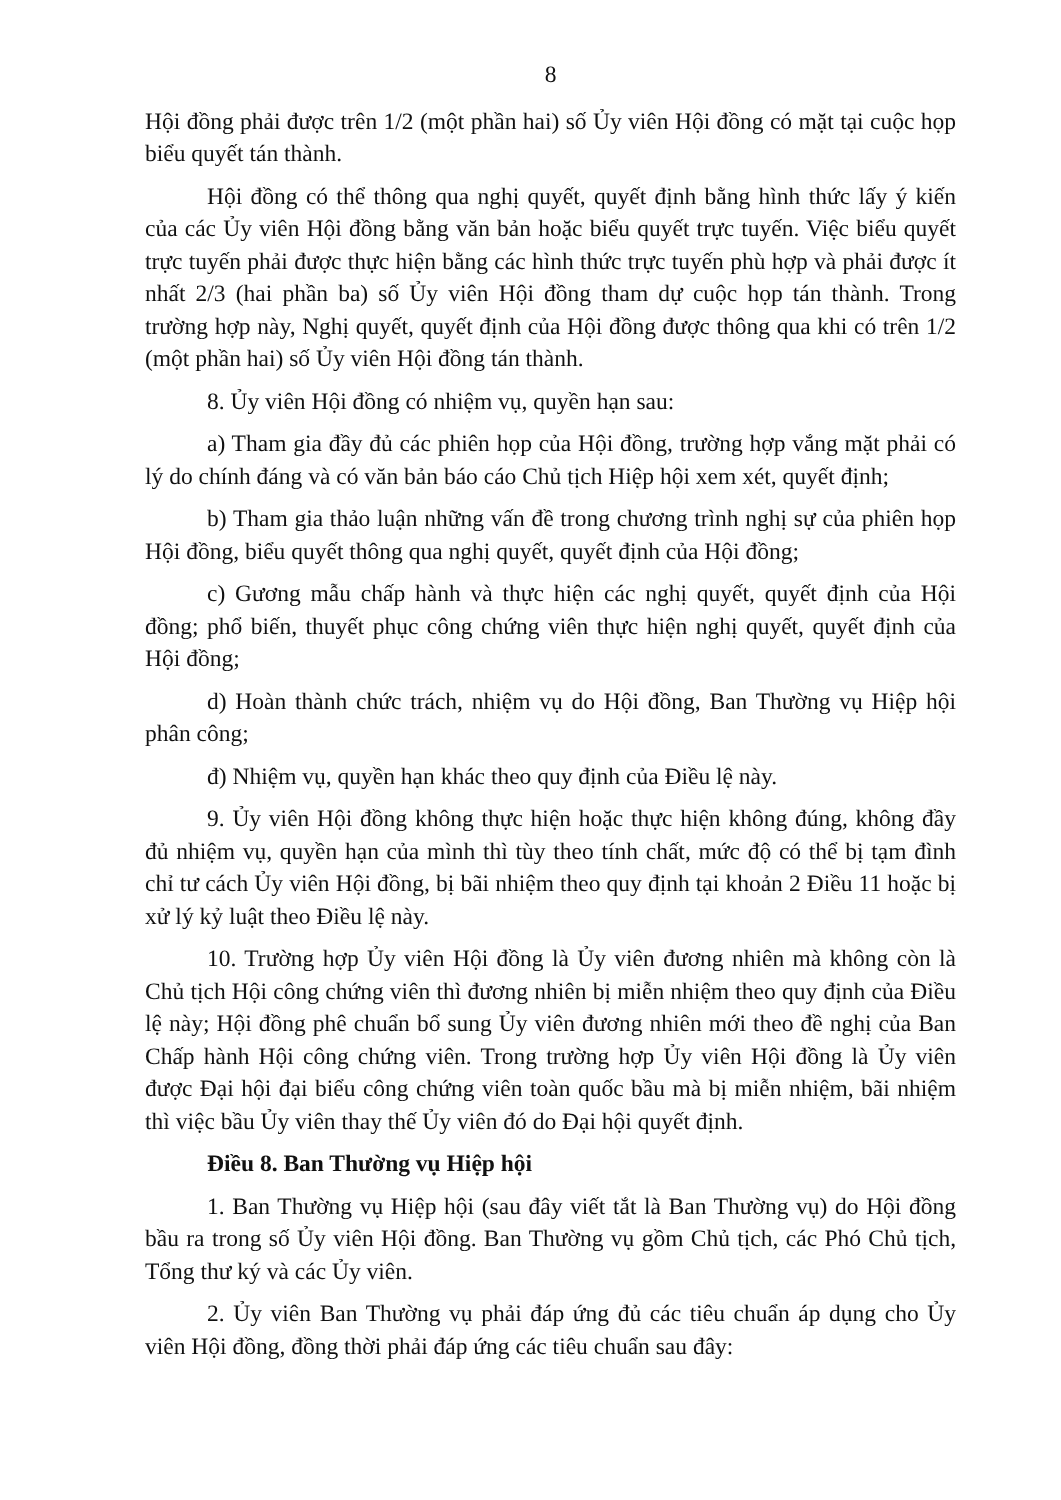8
Hội đồng phải được trên 1/2 (một phần hai) số Ủy viên Hội đồng có mặt tại cuộc họp biểu quyết tán thành.
Hội đồng có thể thông qua nghị quyết, quyết định bằng hình thức lấy ý kiến của các Ủy viên Hội đồng bằng văn bản hoặc biểu quyết trực tuyến. Việc biểu quyết trực tuyến phải được thực hiện bằng các hình thức trực tuyến phù hợp và phải được ít nhất 2/3 (hai phần ba) số Ủy viên Hội đồng tham dự cuộc họp tán thành. Trong trường hợp này, Nghị quyết, quyết định của Hội đồng được thông qua khi có trên 1/2 (một phần hai) số Ủy viên Hội đồng tán thành.
8. Ủy viên Hội đồng có nhiệm vụ, quyền hạn sau:
a) Tham gia đầy đủ các phiên họp của Hội đồng, trường hợp vắng mặt phải có lý do chính đáng và có văn bản báo cáo Chủ tịch Hiệp hội xem xét, quyết định;
b) Tham gia thảo luận những vấn đề trong chương trình nghị sự của phiên họp Hội đồng, biểu quyết thông qua nghị quyết, quyết định của Hội đồng;
c) Gương mẫu chấp hành và thực hiện các nghị quyết, quyết định của Hội đồng; phổ biến, thuyết phục công chứng viên thực hiện nghị quyết, quyết định của Hội đồng;
d) Hoàn thành chức trách, nhiệm vụ do Hội đồng, Ban Thường vụ Hiệp hội phân công;
đ) Nhiệm vụ, quyền hạn khác theo quy định của Điều lệ này.
9. Ủy viên Hội đồng không thực hiện hoặc thực hiện không đúng, không đầy đủ nhiệm vụ, quyền hạn của mình thì tùy theo tính chất, mức độ có thể bị tạm đình chỉ tư cách Ủy viên Hội đồng, bị bãi nhiệm theo quy định tại khoản 2 Điều 11 hoặc bị xử lý kỷ luật theo Điều lệ này.
10. Trường hợp Ủy viên Hội đồng là Ủy viên đương nhiên mà không còn là Chủ tịch Hội công chứng viên thì đương nhiên bị miễn nhiệm theo quy định của Điều lệ này; Hội đồng phê chuẩn bổ sung Ủy viên đương nhiên mới theo đề nghị của Ban Chấp hành Hội công chứng viên. Trong trường hợp Ủy viên Hội đồng là Ủy viên được Đại hội đại biểu công chứng viên toàn quốc bầu mà bị miễn nhiệm, bãi nhiệm thì việc bầu Ủy viên thay thế Ủy viên đó do Đại hội quyết định.
Điều 8. Ban Thường vụ Hiệp hội
1. Ban Thường vụ Hiệp hội (sau đây viết tắt là Ban Thường vụ) do Hội đồng bầu ra trong số Ủy viên Hội đồng. Ban Thường vụ gồm Chủ tịch, các Phó Chủ tịch, Tổng thư ký và các Ủy viên.
2. Ủy viên Ban Thường vụ phải đáp ứng đủ các tiêu chuẩn áp dụng cho Ủy viên Hội đồng, đồng thời phải đáp ứng các tiêu chuẩn sau đây: